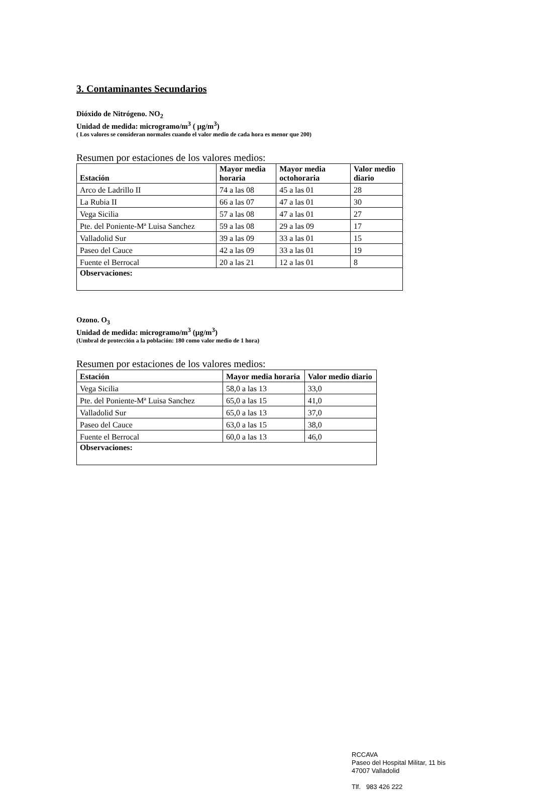3. Contaminantes Secundarios
Dióxido de Nitrógeno. NO<sub>2</sub>
Unidad de medida: microgramo/m<sup>3</sup> ( µg/m<sup>3</sup>)
( Los valores se consideran normales cuando el valor medio de cada hora es menor que 200)
Resumen por estaciones de los valores medios:
| Estación | Mayor media horaria | Mayor media octohoraria | Valor medio diario |
| --- | --- | --- | --- |
| Arco de Ladrillo II | 74 a las 08 | 45 a las 01 | 28 |
| La Rubia II | 66 a las 07 | 47 a las 01 | 30 |
| Vega Sicilia | 57 a las 08 | 47 a las 01 | 27 |
| Pte. del Poniente-Mª Luisa Sanchez | 59 a las 08 | 29 a las 09 | 17 |
| Valladolid Sur | 39 a las 09 | 33 a las 01 | 15 |
| Paseo del Cauce | 42 a las 09 | 33 a las 01 | 19 |
| Fuente el Berrocal | 20 a las 21 | 12 a las 01 | 8 |
| Observaciones: | | | |
Ozono. O<sub>3</sub>
Unidad de medida: microgramo/m<sup>3</sup> (µg/m<sup>3</sup>)
(Umbral de protección a la población: 180 como valor medio de 1 hora)
Resumen por estaciones de los valores medios:
| Estación | Mayor media horaria | Valor medio diario |
| --- | --- | --- |
| Vega Sicilia | 58,0 a las 13 | 33,0 |
| Pte. del Poniente-Mª Luisa Sanchez | 65,0 a las 15 | 41,0 |
| Valladolid Sur | 65,0 a las 13 | 37,0 |
| Paseo del Cauce | 63,0 a las 15 | 38,0 |
| Fuente el Berrocal | 60,0 a las 13 | 46,0 |
| Observaciones: | | |
RCCAVA
Paseo del Hospital Militar, 11 bis
47007 Valladolid
Tlf. 983 426 222